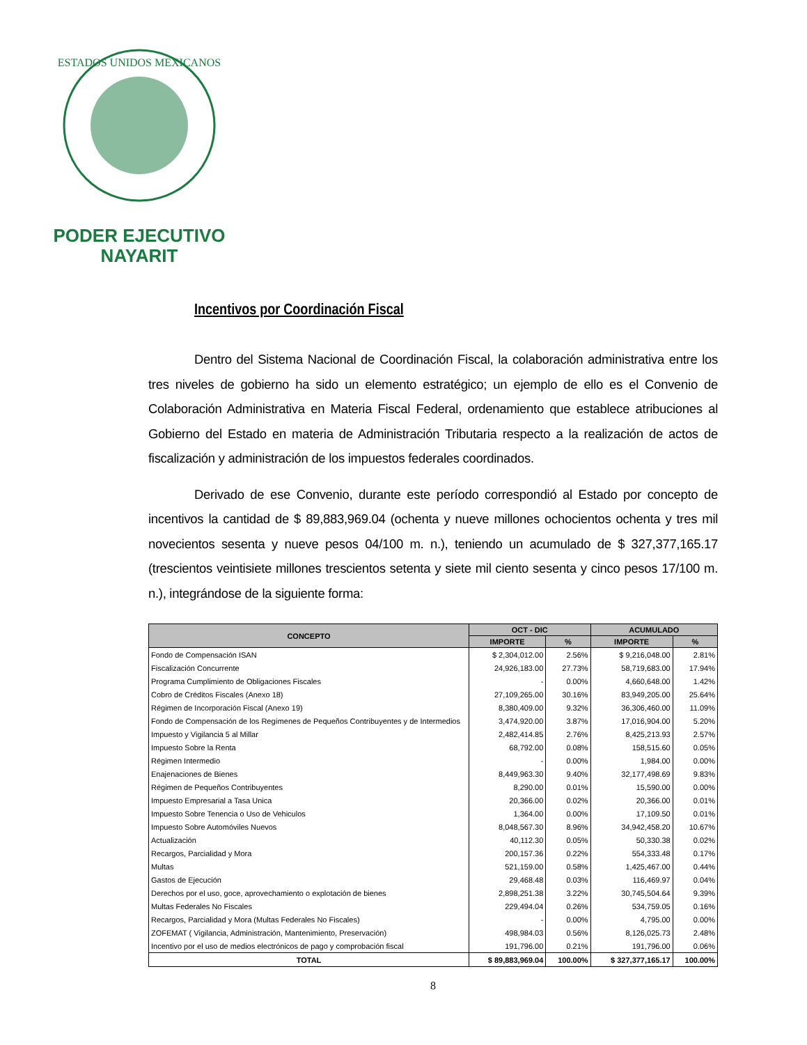ESTADOS UNIDOS MEXICANOS
PODER EJECUTIVO
NAYARIT
Incentivos por Coordinación Fiscal
Dentro del Sistema Nacional de Coordinación Fiscal, la colaboración administrativa entre los tres niveles de gobierno ha sido un elemento estratégico; un ejemplo de ello es el Convenio de Colaboración Administrativa en Materia Fiscal Federal, ordenamiento que establece atribuciones al Gobierno del Estado en materia de Administración Tributaria respecto a la realización de actos de fiscalización y administración de los impuestos federales coordinados.
Derivado de ese Convenio, durante este período correspondió al Estado por concepto de incentivos la cantidad de $ 89,883,969.04 (ochenta y nueve millones ochocientos ochenta y tres mil novecientos sesenta y nueve pesos 04/100 m. n.), teniendo un acumulado de $ 327,377,165.17 (trescientos veintisiete millones trescientos setenta y siete mil ciento sesenta y cinco pesos 17/100 m. n.), integrándose de la siguiente forma:
| CONCEPTO | OCT - DIC | | ACUMULADO | |
| --- | --- | --- | --- | --- |
| | IMPORTE | % | IMPORTE | % |
| Fondo de Compensación ISAN | $ 2,304,012.00 | 2.56% | $ 9,216,048.00 | 2.81% |
| Fiscalización Concurrente | 24,926,183.00 | 27.73% | 58,719,683.00 | 17.94% |
| Programa Cumplimiento de Obligaciones Fiscales | - | 0.00% | 4,660,648.00 | 1.42% |
| Cobro de Créditos Fiscales (Anexo 18) | 27,109,265.00 | 30.16% | 83,949,205.00 | 25.64% |
| Régimen de Incorporación Fiscal (Anexo 19) | 8,380,409.00 | 9.32% | 36,306,460.00 | 11.09% |
| Fondo de Compensación de los Regímenes de Pequeños Contribuyentes y de Intermedios | 3,474,920.00 | 3.87% | 17,016,904.00 | 5.20% |
| Impuesto y Vigilancia 5 al Millar | 2,482,414.85 | 2.76% | 8,425,213.93 | 2.57% |
| Impuesto Sobre la Renta | 68,792.00 | 0.08% | 158,515.60 | 0.05% |
| Régimen Intermedio | - | 0.00% | 1,984.00 | 0.00% |
| Enajenaciones de Bienes | 8,449,963.30 | 9.40% | 32,177,498.69 | 9.83% |
| Régimen de Pequeños Contribuyentes | 8,290.00 | 0.01% | 15,590.00 | 0.00% |
| Impuesto Empresarial a Tasa Unica | 20,366.00 | 0.02% | 20,366.00 | 0.01% |
| Impuesto Sobre Tenencia o Uso de Vehiculos | 1,364.00 | 0.00% | 17,109.50 | 0.01% |
| Impuesto Sobre Automóviles Nuevos | 8,048,567.30 | 8.96% | 34,942,458.20 | 10.67% |
| Actualización | 40,112.30 | 0.05% | 50,330.38 | 0.02% |
| Recargos, Parcialidad y Mora | 200,157.36 | 0.22% | 554,333.48 | 0.17% |
| Multas | 521,159.00 | 0.58% | 1,425,467.00 | 0.44% |
| Gastos de Ejecución | 29,468.48 | 0.03% | 116,469.97 | 0.04% |
| Derechos por el uso, goce, aprovechamiento o explotación de bienes | 2,898,251.38 | 3.22% | 30,745,504.64 | 9.39% |
| Multas Federales No Fiscales | 229,494.04 | 0.26% | 534,759.05 | 0.16% |
| Recargos, Parcialidad y Mora (Multas Federales No Fiscales) | - | 0.00% | 4,795.00 | 0.00% |
| ZOFEMAT ( Vigilancia, Administración, Mantenimiento, Preservación) | 498,984.03 | 0.56% | 8,126,025.73 | 2.48% |
| Incentivo por el uso de medios electrónicos de pago y comprobación fiscal | 191,796.00 | 0.21% | 191,796.00 | 0.06% |
| TOTAL | $ 89,883,969.04 | 100.00% | $ 327,377,165.17 | 100.00% |
8